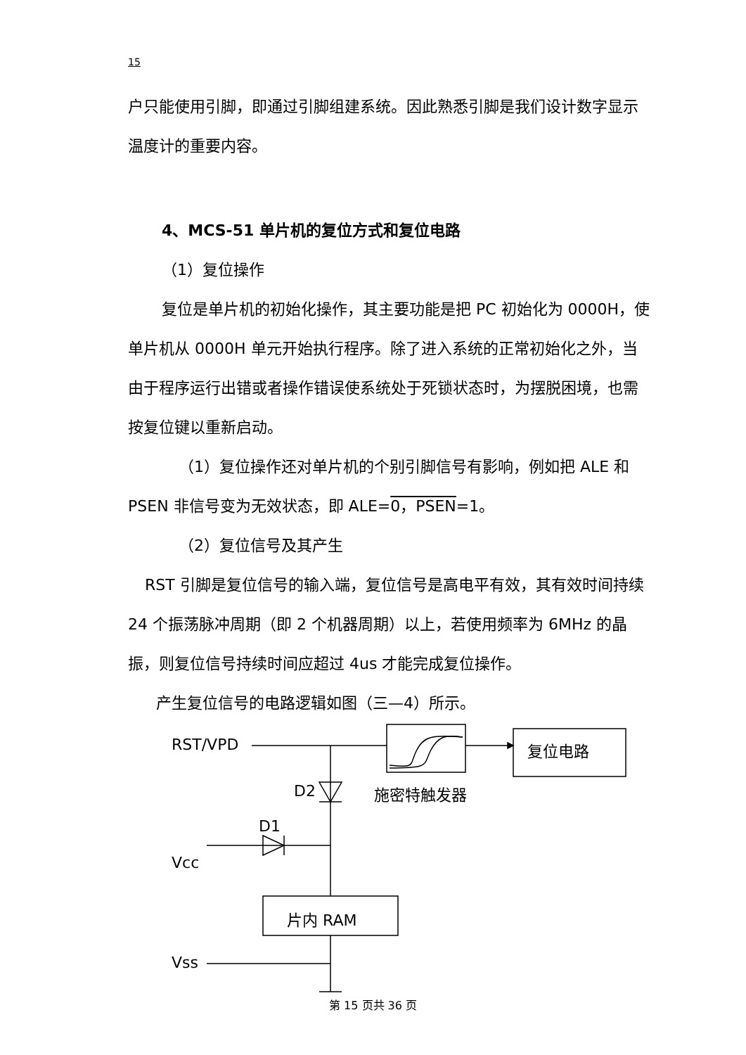15
户只能使用引脚，即通过引脚组建系统。因此熟悉引脚是我们设计数字显示温度计的重要内容。
4、MCS-51 单片机的复位方式和复位电路
（1）复位操作
复位是单片机的初始化操作，其主要功能是把 PC 初始化为 0000H，使单片机从 0000H 单元开始执行程序。除了进入系统的正常初始化之外，当由于程序运行出错或者操作错误使系统处于死锁状态时，为摆脱困境，也需按复位键以重新启动。
（1）复位操作还对单片机的个别引脚信号有影响，例如把 ALE 和 PSEN 非信号变为无效状态，即 ALE=0，PSEN=1。
（2）复位信号及其产生
RST 引脚是复位信号的输入端，复位信号是高电平有效，其有效时间持续 24 个振荡脉冲周期（即 2 个机器周期）以上，若使用频率为 6MHz 的晶振，则复位信号持续时间应超过 4us 才能完成复位操作。
产生复位信号的电路逻辑如图（三—4）所示。
RST/VPD 复位电路
D2 施密特触发器
D1
Vcc
片内 RAM
Vss
第 15 页共 36 页